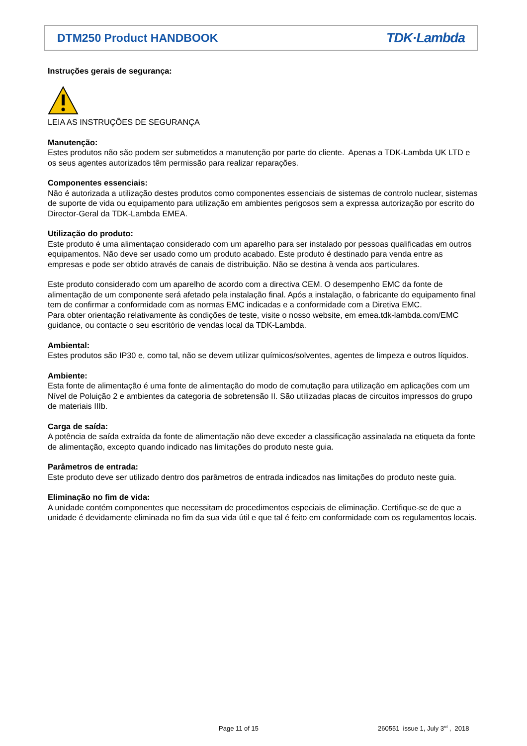DTM250 Product HANDBOOK
TDK·Lambda
Instruções gerais de segurança:
LEIA AS INSTRUÇÕES DE SEGURANÇA
Manutenção:
Estes produtos não são podem ser submetidos a manutenção por parte do cliente. Apenas a TDK-Lambda UK LTD e os seus agentes autorizados têm permissão para realizar reparações.
Componentes essenciais:
Não é autorizada a utilização destes produtos como componentes essenciais de sistemas de controlo nuclear, sistemas de suporte de vida ou equipamento para utilização em ambientes perigosos sem a expressa autorização por escrito do Director-Geral da TDK-Lambda EMEA.
Utilização do produto:
Este produto é uma alimentaçao considerado com um aparelho para ser instalado por pessoas qualificadas em outros equipamentos. Não deve ser usado como um produto acabado. Este produto é destinado para venda entre as empresas e pode ser obtido através de canais de distribuição. Não se destina à venda aos particulares.
Este produto considerado com um aparelho de acordo com a directiva CEM. O desempenho EMC da fonte de alimentação de um componente será afetado pela instalação final. Após a instalação, o fabricante do equipamento final tem de confirmar a conformidade com as normas EMC indicadas e a conformidade com a Diretiva EMC.
Para obter orientação relativamente às condições de teste, visite o nosso website, em emea.tdk-lambda.com/EMC guidance, ou contacte o seu escritório de vendas local da TDK-Lambda.
Ambiental:
Estes produtos são IP30 e, como tal, não se devem utilizar químicos/solventes, agentes de limpeza e outros líquidos.
Ambiente:
Esta fonte de alimentação é uma fonte de alimentação do modo de comutação para utilização em aplicações com um Nível de Poluição 2 e ambientes da categoria de sobretensão II. São utilizadas placas de circuitos impressos do grupo de materiais IIIb.
Carga de saída:
A potência de saída extraída da fonte de alimentação não deve exceder a classificação assinalada na etiqueta da fonte de alimentação, excepto quando indicado nas limitações do produto neste guia.
Parâmetros de entrada:
Este produto deve ser utilizado dentro dos parâmetros de entrada indicados nas limitações do produto neste guia.
Eliminação no fim de vida:
A unidade contém componentes que necessitam de procedimentos especiais de eliminação. Certifique-se de que a unidade é devidamente eliminada no fim da sua vida útil e que tal é feito em conformidade com os regulamentos locais.
Page 11 of 15
260551 issue 1, July 3<sup>rd</sup> , 2018